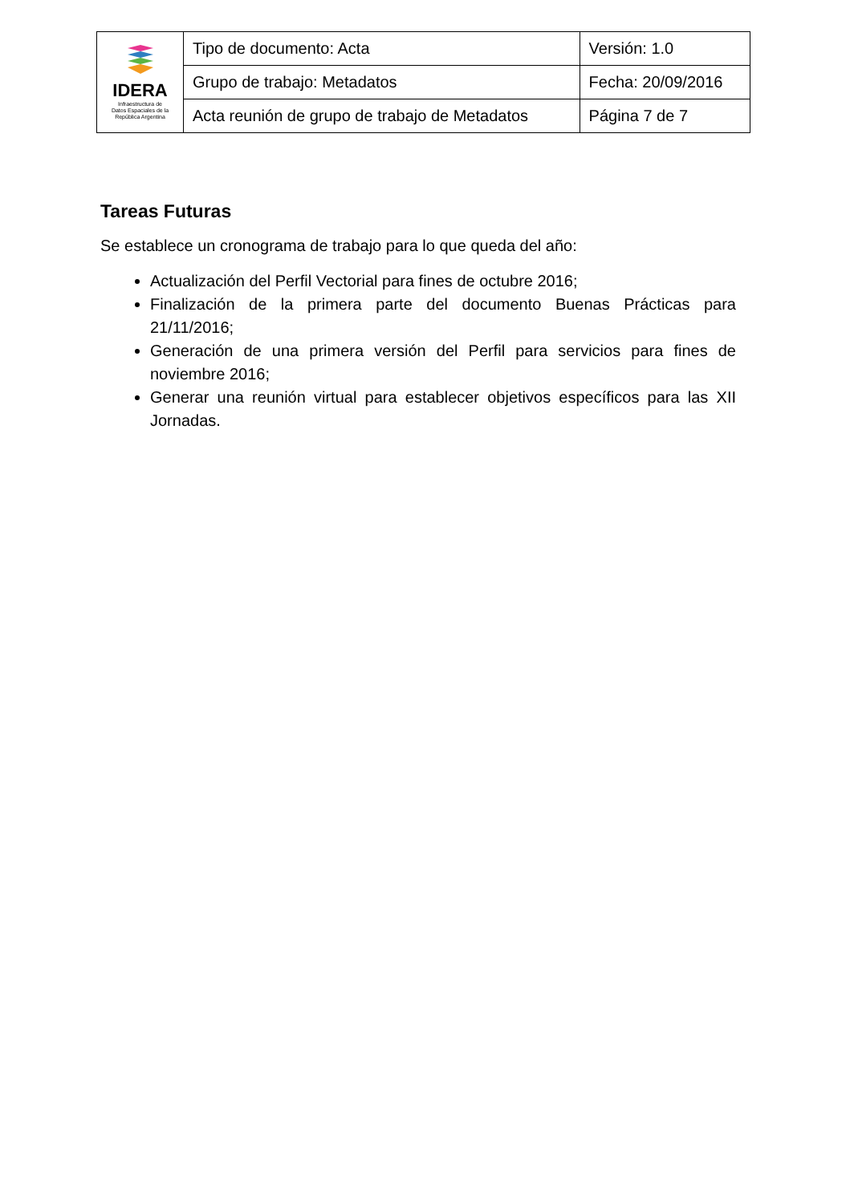| IDERA Infraestructura de Datos Espaciales de la República Argentina | Tipo de documento: Acta | Versión: 1.0 |
| | Grupo de trabajo: Metadatos | Fecha: 20/09/2016 |
| | Acta reunión de grupo de trabajo de Metadatos | Página 7 de 7 |
Tareas Futuras
Se establece un cronograma de trabajo para lo que queda del año:
Actualización del Perfil Vectorial para fines de octubre 2016;
Finalización de la primera parte del documento Buenas Prácticas para 21/11/2016;
Generación de una primera versión del Perfil para servicios para fines de noviembre 2016;
Generar una reunión virtual para establecer objetivos específicos para las XII Jornadas.